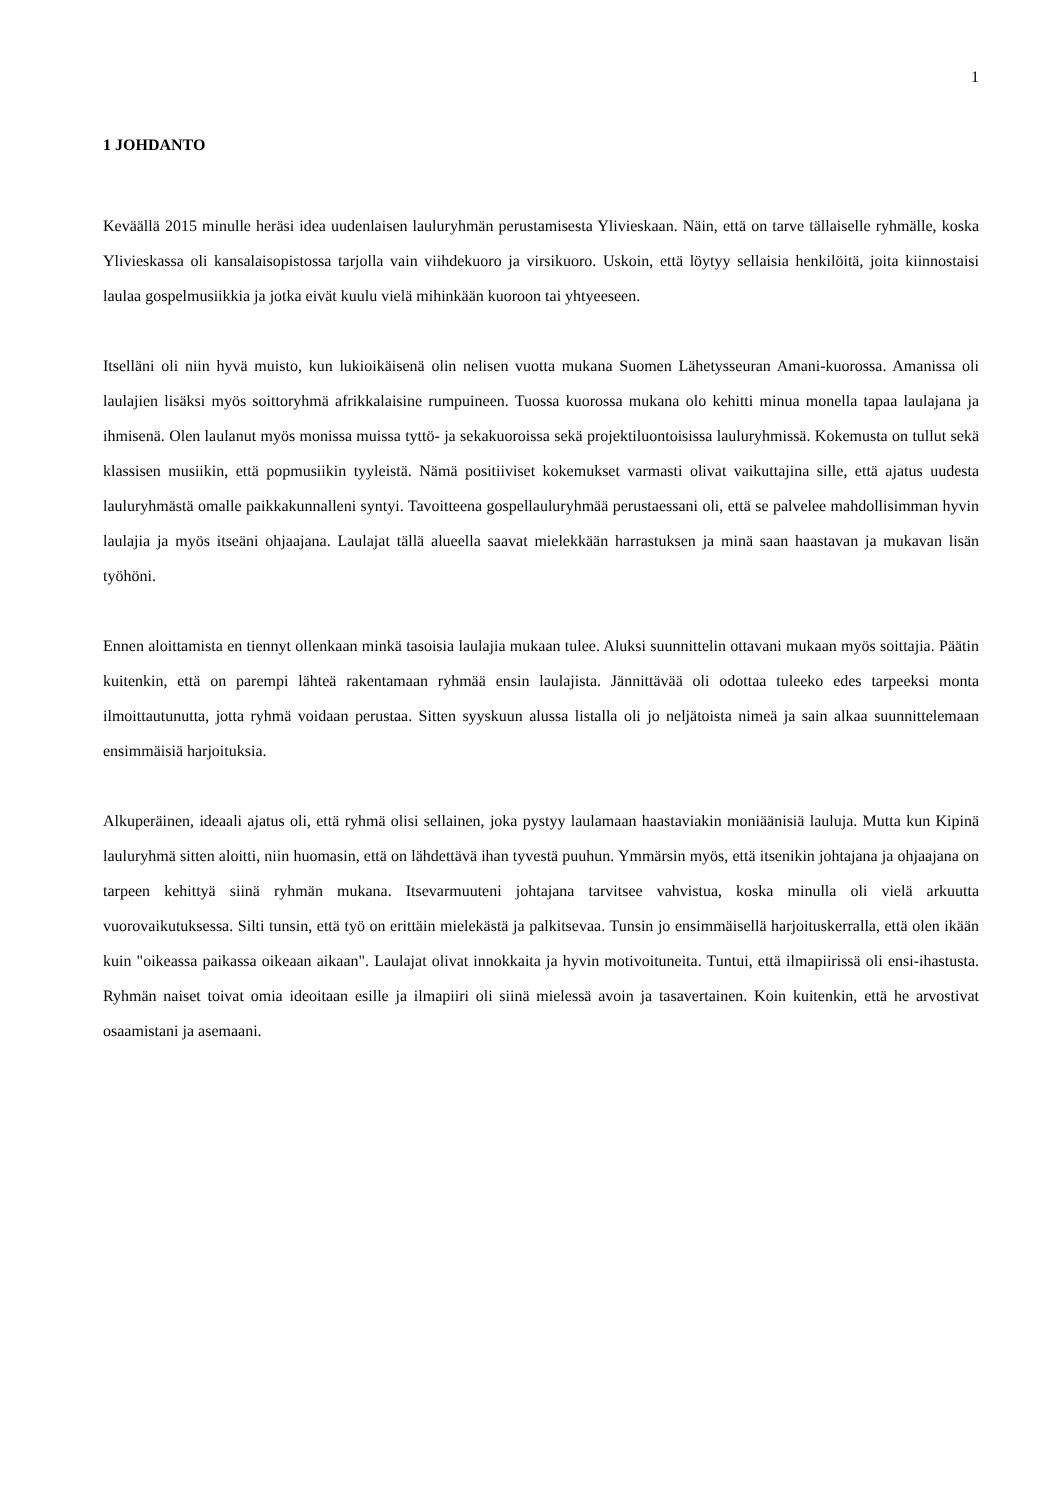1
1 JOHDANTO
Keväällä 2015 minulle heräsi idea uudenlaisen lauluryhmän perustamisesta Ylivieskaan. Näin, että on tarve tällaiselle ryhmälle, koska Ylivieskassa oli kansalaisopistossa tarjolla vain viihdekuoro ja virsikuoro. Uskoin, että löytyy sellaisia henkilöitä, joita kiinnostaisi laulaa gospelmusiikkia ja jotka eivät kuulu vielä mihinkään kuoroon tai yhtyeeseen.
Itselläni oli niin hyvä muisto, kun lukioikäisenä olin nelisen vuotta mukana Suomen Lähetysseuran Amani-kuorossa. Amanissa oli laulajien lisäksi myös soittoryhmä afrikkalaisine rumpuineen. Tuossa kuorossa mukana olo kehitti minua monella tapaa laulajana ja ihmisenä. Olen laulanut myös monissa muissa tyttö- ja sekakuoroissa sekä projektiluontoisissa lauluryhmissä. Kokemusta on tullut sekä klassisen musiikin, että popmusiikin tyyleistä. Nämä positiiviset kokemukset varmasti olivat vaikuttajina sille, että ajatus uudesta lauluryhmästä omalle paikkakunnalleni syntyi. Tavoitteena gospellauluryhmää perustaessani oli, että se palvelee mahdollisimman hyvin laulajia ja myös itseäni ohjaajana. Laulajat tällä alueella saavat mielekkään harrastuksen ja minä saan haastavan ja mukavan lisän työhöni.
Ennen aloittamista en tiennyt ollenkaan minkä tasoisia laulajia mukaan tulee. Aluksi suunnittelin ottavani mukaan myös soittajia. Päätin kuitenkin, että on parempi lähteä rakentamaan ryhmää ensin laulajista. Jännittävää oli odottaa tuleeko edes tarpeeksi monta ilmoittautunutta, jotta ryhmä voidaan perustaa. Sitten syyskuun alussa listalla oli jo neljätoista nimeä ja sain alkaa suunnittelemaan ensimmäisiä harjoituksia.
Alkuperäinen, ideaali ajatus oli, että ryhmä olisi sellainen, joka pystyy laulamaan haastaviakin moniäänisiä lauluja. Mutta kun Kipinä lauluryhmä sitten aloitti, niin huomasin, että on lähdettävä ihan tyvestä puuhun. Ymmärsin myös, että itsenikin johtajana ja ohjaajana on tarpeen kehittyä siinä ryhmän mukana. Itsevarmuuteni johtajana tarvitsee vahvistua, koska minulla oli vielä arkuutta vuorovaikutuksessa. Silti tunsin, että työ on erittäin mielekästä ja palkitsevaa. Tunsin jo ensimmäisellä harjoituskerralla, että olen ikään kuin "oikeassa paikassa oikeaan aikaan". Laulajat olivat innokkaita ja hyvin motivoituneita. Tuntui, että ilmapiirissä oli ensi-ihastusta. Ryhmän naiset toivat omia ideoitaan esille ja ilmapiiri oli siinä mielessä avoin ja tasavertainen. Koin kuitenkin, että he arvostivat osaamistani ja asemaani.